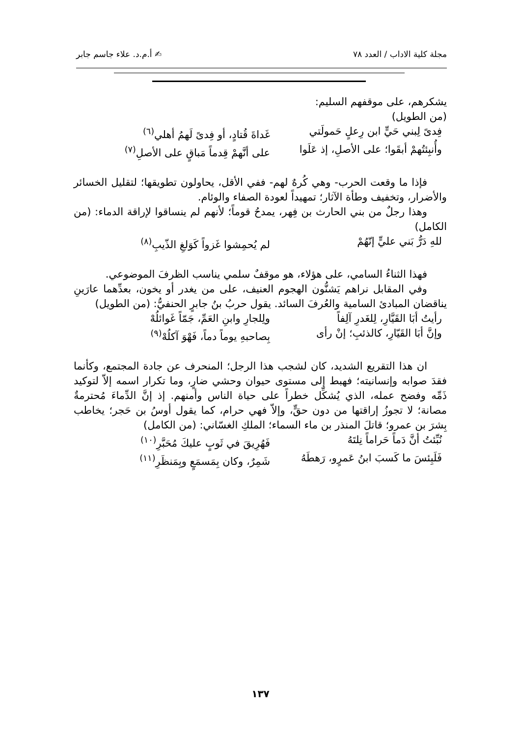مجلة كلية الاداب / العدد ٧٨ ✍ أ.م.د. علاء جاسم جابر
يشكرهم، على موقفهم السليم:
(من الطويل)
فِدىً لِبني حَيٍّ ابن رِعلٍ حَمولَتي غَداةَ قُتادٍ، أو فِدىً لَهمُ أهلي<sup>(٦)</sup>
وأُنبِئتُهمْ أبقَوا؛ على الأصلِ، إذ عَلَوا على أنَّهمْ قِدماً مَباقٍ على الأصلِ<sup>(٧)</sup>
فإذا ما وقعت الحرب- وهي كُرهٌ لهم- ففي الأقل، يحاولون تطويقها؛ لتقليل الخسائر والأضرار، وتخفيف وطأة الآثار؛ تمهيداً لعودة الصفاء والوئام.
وهذا رجلٌ من بني الحارث بن فِهر، يمدحُ قوماً؛ لأنهم لم ينساقوا لإراقة الدماء: (من الكامل)
للهِ دَرُّ بَني عليٍّ إنّهُمْ لم يُحمِشوا غَزواً كَوَلغِ الذّيبِ<sup>(٨)</sup>
فهذا الثناءُ السامي، على هؤلاء، هو موقفٌ سلمي يناسب الظرفَ الموضوعي.
وفي المقابل نراهم يَشنُّون الهجوم العنيف، على من يغدر أو يخون، بعدِّهما عارَينِ يناقضان المبادئ السامية والعُرفَ السائد. يقول حربُ بنُ جابرٍ الحنفيُّ: (من الطويل)
رأيتُ أبَا القَيَّارِ، لِلغَدرِ آلِفاً ولِلجارِ وابنِ العَمِّ، جَمّاً غَوائلُهْ
وإنَّ أبَا القَيّارِ، كالذئبِ؛ إنْ رأى بِصاحبهِ يوماً دماً، فَهْوَ آكلُهْ<sup>(٩)</sup>
ان هذا التقريع الشديد، كان لشجب هذا الرجل؛ المنحرف عن جادة المجتمع، وكأنما فقدَ صوابه وإنسانيته؛ فهبط إلى مستوى حيوان وحشي ضارٍ، وما تكرار اسمه إلاّ لتوكيد ذَمِّه وفضح عمله، الذي يُشكِّل خطراً على حياة الناس وأمنهم. إذ إنَّ الدِّماءَ مُحترمةٌ مصانة؛ لا تجوزُ إراقتها من دون حقٍّ، وإلاّ فهي حرام، كما يقول أوسُ بن حَجر؛ يخاطب بِشرَ بن عمرو؛ قاتلَ المنذر بن ماء السماء؛ الملكِ الغسّاني: (من الكامل)
نُبِّئتُ أنَّ دَماً حَراماً نِلتَهُ فَهُرِيقَ في ثَوبٍ عليكَ مُحَبَّرِ<sup>(١٠)</sup>
فَلَبِئسَ ما كَسبَ ابنُ عَمرٍو، رَهطَهُ شَمِرٌ، وكان بِمَسمَعٍ وبِمَنظَرِ<sup>(١١)</sup>
١٣٧